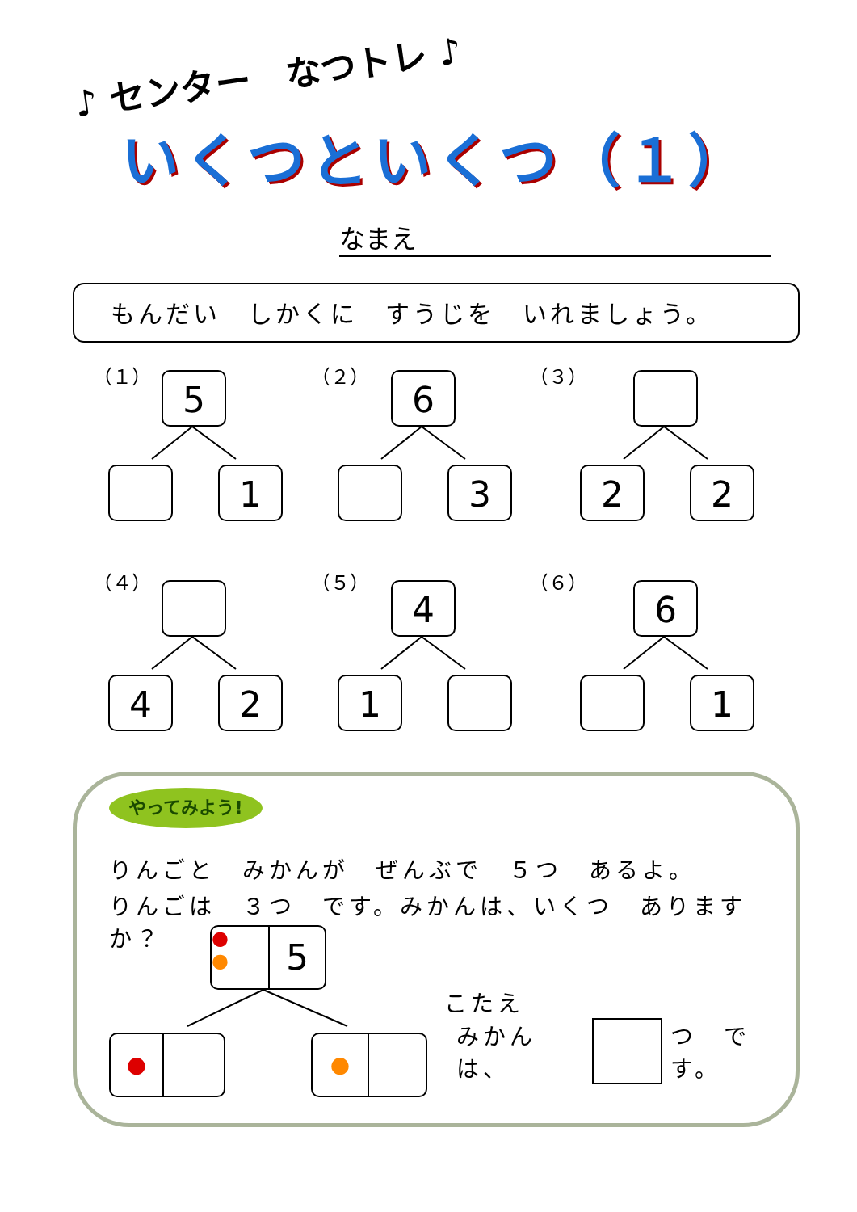♪ センター　なつトレ ♪
いくつといくつ（１）
なまえ
もんだい　しかくに　すうじを　いれましょう。
（１）
5
1
（２）
6
3
（３）
2 2
（４）
4 2
（５）
4
1
（６）
6
1
やってみよう!
りんごと　みかんが　ぜんぶで　５つ　あるよ。
りんごは　３つ　です。みかんは、いくつ　ありますか？
●
●
5
● ●
こたえ
みかんは、 つ　です。